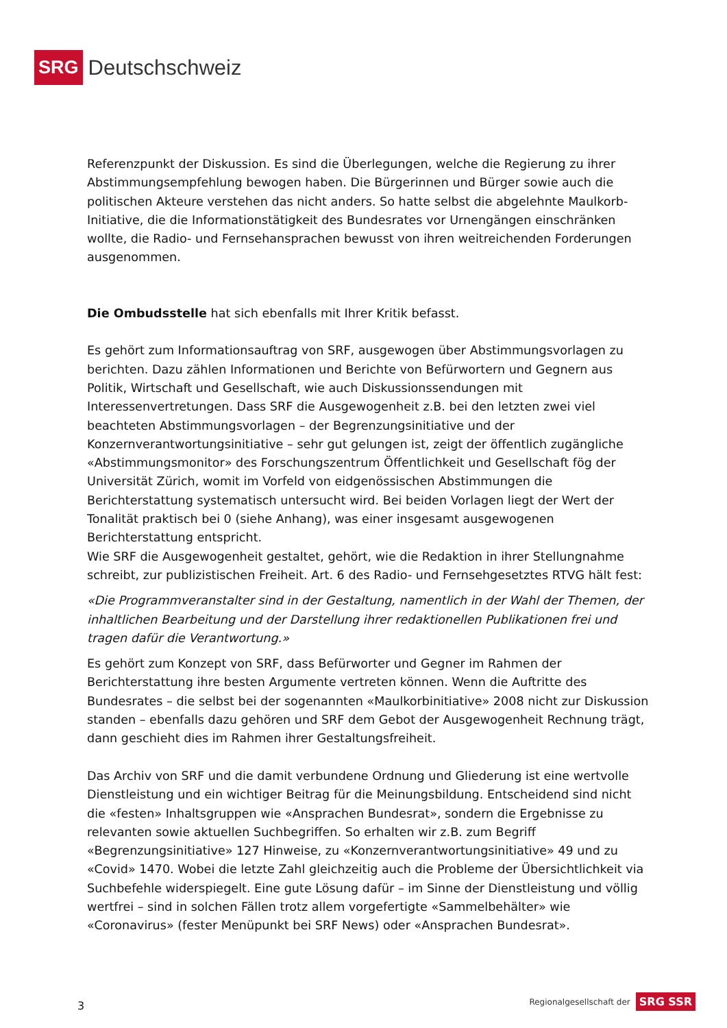SRG Deutschschweiz
Referenzpunkt der Diskussion. Es sind die Überlegungen, welche die Regierung zu ihrer Abstimmungsempfehlung bewogen haben. Die Bürgerinnen und Bürger sowie auch die politischen Akteure verstehen das nicht anders. So hatte selbst die abgelehnte Maulkorb-Initiative, die die Informationstätigkeit des Bundesrates vor Urnengängen einschränken wollte, die Radio- und Fernsehansprachen bewusst von ihren weitreichenden Forderungen ausgenommen.
Die Ombudsstelle hat sich ebenfalls mit Ihrer Kritik befasst.
Es gehört zum Informationsauftrag von SRF, ausgewogen über Abstimmungsvorlagen zu berichten. Dazu zählen Informationen und Berichte von Befürwortern und Gegnern aus Politik, Wirtschaft und Gesellschaft, wie auch Diskussionssendungen mit Interessenvertretungen. Dass SRF die Ausgewogenheit z.B. bei den letzten zwei viel beachteten Abstimmungsvorlagen – der Begrenzungsinitiative und der Konzernverantwortungsinitiative – sehr gut gelungen ist, zeigt der öffentlich zugängliche «Abstimmungsmonitor» des Forschungszentrum Öffentlichkeit und Gesellschaft fög der Universität Zürich, womit im Vorfeld von eidgenössischen Abstimmungen die Berichterstattung systematisch untersucht wird. Bei beiden Vorlagen liegt der Wert der Tonalität praktisch bei 0 (siehe Anhang), was einer insgesamt ausgewogenen Berichterstattung entspricht.
Wie SRF die Ausgewogenheit gestaltet, gehört, wie die Redaktion in ihrer Stellungnahme schreibt, zur publizistischen Freiheit. Art. 6 des Radio- und Fernsehgesetztes RTVG hält fest:
«Die Programmveranstalter sind in der Gestaltung, namentlich in der Wahl der Themen, der inhaltlichen Bearbeitung und der Darstellung ihrer redaktionellen Publikationen frei und tragen dafür die Verantwortung.»
Es gehört zum Konzept von SRF, dass Befürworter und Gegner im Rahmen der Berichterstattung ihre besten Argumente vertreten können. Wenn die Auftritte des Bundesrates – die selbst bei der sogenannten «Maulkorbinitiative» 2008 nicht zur Diskussion standen – ebenfalls dazu gehören und SRF dem Gebot der Ausgewogenheit Rechnung trägt, dann geschieht dies im Rahmen ihrer Gestaltungsfreiheit.
Das Archiv von SRF und die damit verbundene Ordnung und Gliederung ist eine wertvolle Dienstleistung und ein wichtiger Beitrag für die Meinungsbildung. Entscheidend sind nicht die «festen» Inhaltsgruppen wie «Ansprachen Bundesrat», sondern die Ergebnisse zu relevanten sowie aktuellen Suchbegriffen. So erhalten wir z.B. zum Begriff «Begrenzungsinitiative» 127 Hinweise, zu «Konzernverantwortungsinitiative» 49 und zu «Covid» 1470. Wobei die letzte Zahl gleichzeitig auch die Probleme der Übersichtlichkeit via Suchbefehle widerspiegelt. Eine gute Lösung dafür – im Sinne der Dienstleistung und völlig wertfrei – sind in solchen Fällen trotz allem vorgefertigte «Sammelbehälter» wie «Coronavirus» (fester Menüpunkt bei SRF News) oder «Ansprachen Bundesrat».
3
Regionalgesellschaft der SRG SSR